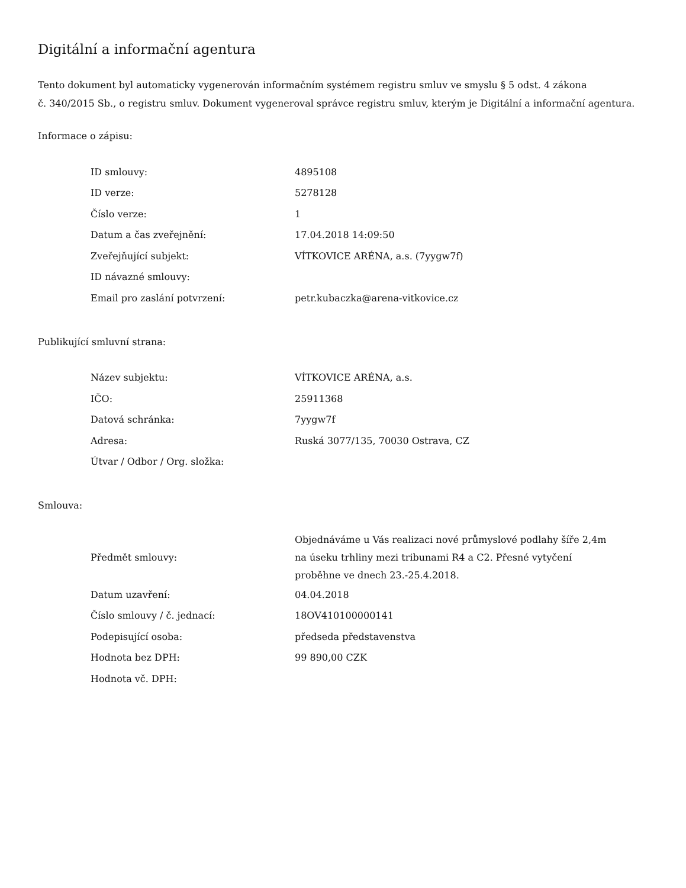Digitální a informační agentura
Tento dokument byl automaticky vygenerován informačním systémem registru smluv ve smyslu § 5 odst. 4 zákona
č. 340/2015 Sb., o registru smluv. Dokument vygeneroval správce registru smluv, kterým je Digitální a informační agentura.
Informace o zápisu:
| ID smlouvy: | 4895108 |
| ID verze: | 5278128 |
| Číslo verze: | 1 |
| Datum a čas zveřejnění: | 17.04.2018 14:09:50 |
| Zveřejňující subjekt: | VÍTKOVICE ARÉNA, a.s. (7yygw7f) |
| ID návazné smlouvy: | |
| Email pro zaslání potvrzení: | petr.kubaczka@arena-vitkovice.cz |
Publikující smluvní strana:
| Název subjektu: | VÍTKOVICE ARÉNA, a.s. |
| IČO: | 25911368 |
| Datová schránka: | 7yygw7f |
| Adresa: | Ruská 3077/135, 70030 Ostrava, CZ |
| Útvar / Odbor / Org. složka: | |
Smlouva:
| Předmět smlouvy: | Objednáváme u Vás realizaci nové průmyslové podlahy šíře 2,4m na úseku trhliny mezi tribunami R4 a C2. Přesné vytyčení proběhne ve dnech 23.-25.4.2018. |
| Datum uzavření: | 04.04.2018 |
| Číslo smlouvy / č. jednací: | 18OV410100000141 |
| Podepisující osoba: | předseda představenstva |
| Hodnota bez DPH: | 99 890,00 CZK |
| Hodnota vč. DPH: | |